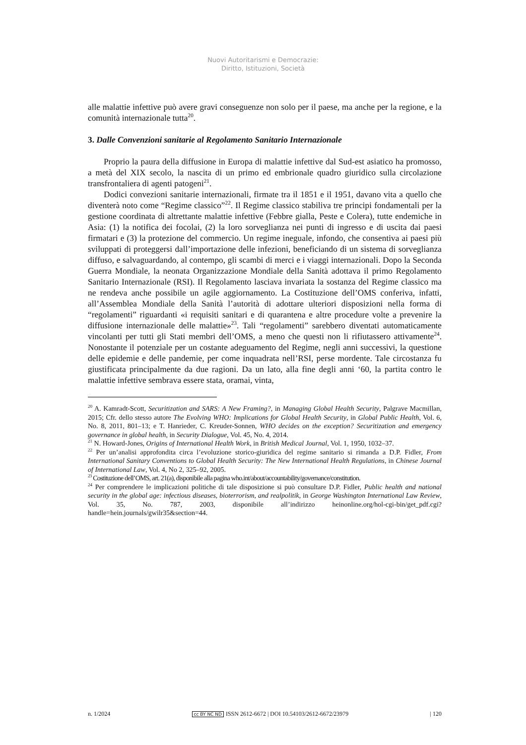Nuovi Autoritarismi e Democrazie:
Diritto, Istituzioni, Società
alle malattie infettive può avere gravi conseguenze non solo per il paese, ma anche per la regione, e la comunità internazionale tutta<sup>20</sup>.
3. Dalle Convenzioni sanitarie al Regolamento Sanitario Internazionale
Proprio la paura della diffusione in Europa di malattie infettive dal Sud-est asiatico ha promosso, a metà del XIX secolo, la nascita di un primo ed embrionale quadro giuridico sulla circolazione transfrontaliera di agenti patogeni<sup>21</sup>.
Dodici convezioni sanitarie internazionali, firmate tra il 1851 e il 1951, davano vita a quello che diventerà noto come “Regime classico”<sup>22</sup>. Il Regime classico stabiliva tre principi fondamentali per la gestione coordinata di altrettante malattie infettive (Febbre gialla, Peste e Colera), tutte endemiche in Asia: (1) la notifica dei focolai, (2) la loro sorveglianza nei punti di ingresso e di uscita dai paesi firmatari e (3) la protezione del commercio. Un regime ineguale, infondo, che consentiva ai paesi più sviluppati di proteggersi dall’importazione delle infezioni, beneficiando di un sistema di sorveglianza diffuso, e salvaguardando, al contempo, gli scambi di merci e i viaggi internazionali. Dopo la Seconda Guerra Mondiale, la neonata Organizzazione Mondiale della Sanità adottava il primo Regolamento Sanitario Internazionale (RSI). Il Regolamento lasciava invariata la sostanza del Regime classico ma ne rendeva anche possibile un agile aggiornamento. La Costituzione dell’OMS conferiva, infatti, all’Assemblea Mondiale della Sanità l’autorità di adottare ulteriori disposizioni nella forma di “regolamenti” riguardanti «i requisiti sanitari e di quarantena e altre procedure volte a prevenire la diffusione internazionale delle malattie»<sup>23</sup>. Tali “regolamenti” sarebbero diventati automaticamente vincolanti per tutti gli Stati membri dell’OMS, a meno che questi non li rifiutassero attivamente<sup>24</sup>. Nonostante il potenziale per un costante adeguamento del Regime, negli anni successivi, la questione delle epidemie e delle pandemie, per come inquadrata nell’RSI, perse mordente. Tale circostanza fu giustificata principalmente da due ragioni. Da un lato, alla fine degli anni ‘60, la partita contro le malattie infettive sembrava essere stata, oramai, vinta,
<sup>20</sup> A. Kamradt-Scott, Securitization and SARS: A New Framing?, in Managing Global Health Security, Palgrave Macmillan, 2015; Cfr. dello stesso autore The Evolving WHO: Implications for Global Health Security, in Global Public Health, Vol. 6, No. 8, 2011, 801–13; e T. Hanrieder, C. Kreuder-Sonnen, WHO decides on the exception? Securitization and emergency governance in global health, in Security Dialogue, Vol. 45, No. 4, 2014.
<sup>21</sup> N. Howard-Jones, Origins of International Health Work, in British Medical Journal, Vol. 1, 1950, 1032–37.
<sup>22</sup> Per un’analisi approfondita circa l’evoluzione storico-giuridica del regime sanitario si rimanda a D.P. Fidler, From International Sanitary Conventions to Global Health Security: The New International Health Regulations, in Chinese Journal of International Law, Vol. 4, No 2, 325–92, 2005.
<sup>23</sup> Costituzione dell’OMS, art. 21(a), disponibile alla pagina who.int/about/accountability/governance/constitution.
<sup>24</sup> Per comprendere le implicazioni politiche di tale disposizione si può consultare D.P. Fidler, Public health and national security in the global age: infectious diseases, bioterrorism, and realpolitik, in George Washington International Law Review, Vol. 35, No. 787, 2003, disponibile all’indirizzo heinonline.org/hol-cgi-bin/get_pdf.cgi?handle=hein.journals/gwilr35&section=44.
n. 1/2024 cc BY NC ND ISSN 2612-6672 | DOI 10.54103/2612-6672/23979 | 120